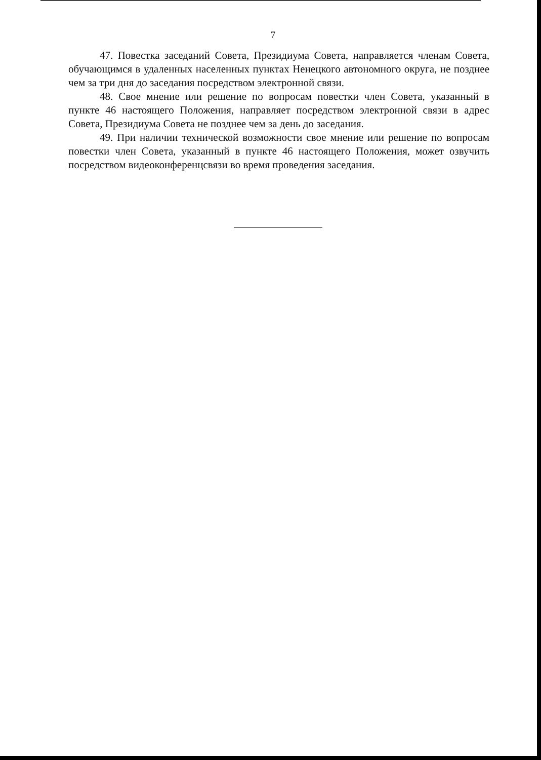7
47. Повестка заседаний Совета, Президиума Совета, направляется членам Совета, обучающимся в удаленных населенных пунктах Ненецкого автономного округа, не позднее чем за три дня до заседания посредством электронной связи.
48. Свое мнение или решение по вопросам повестки член Совета, указанный в пункте 46 настоящего Положения, направляет посредством электронной связи в адрес Совета, Президиума Совета не позднее чем за день до заседания.
49. При наличии технической возможности свое мнение или решение по вопросам повестки член Совета, указанный в пункте 46 настоящего Положения, может озвучить посредством видеоконференцсвязи во время проведения заседания.